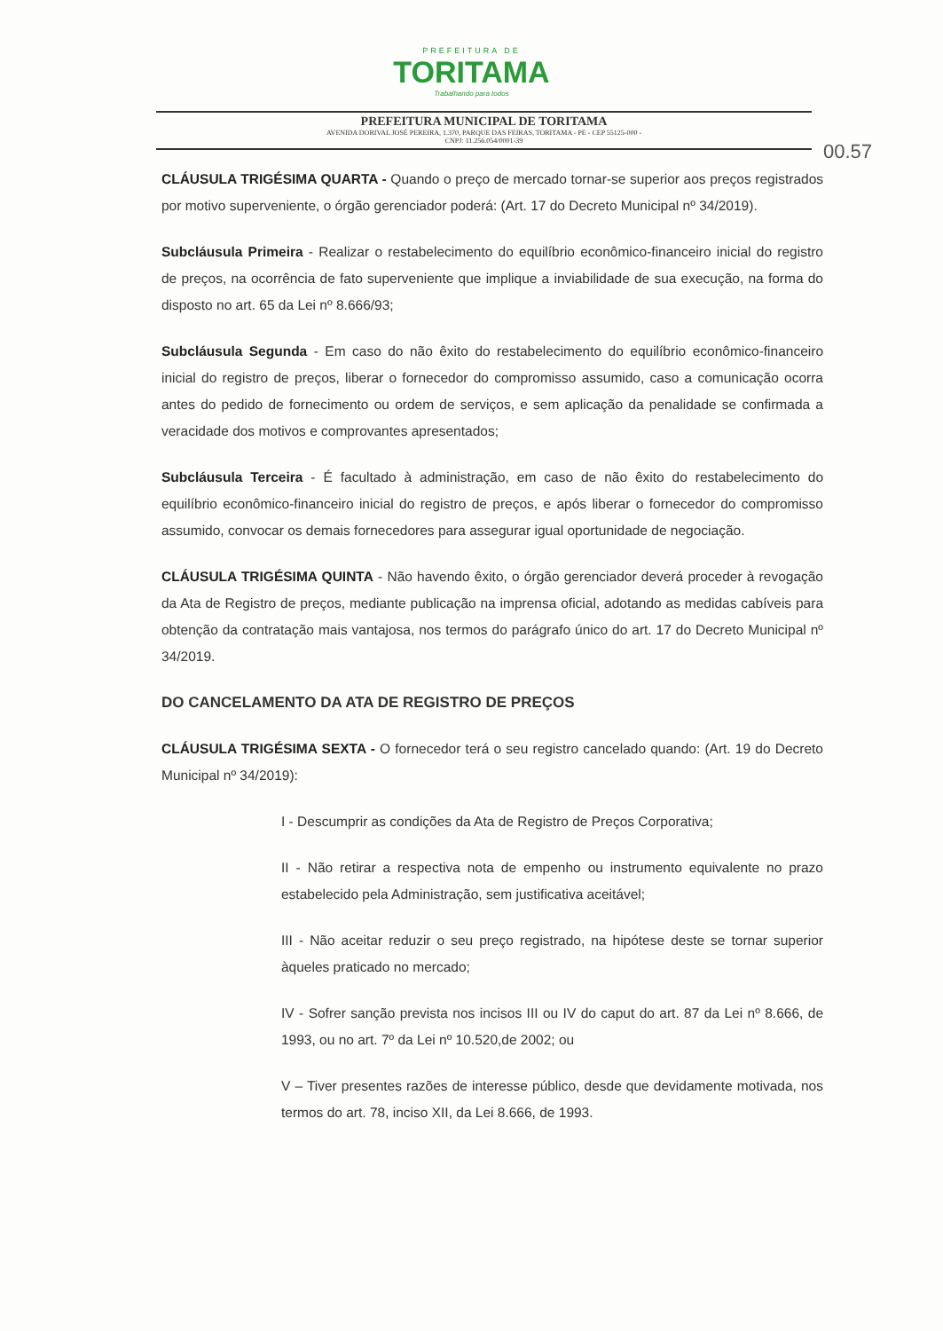PREFEITURA DE
TORITAMA
Trabalhando para todos
PREFEITURA MUNICIPAL DE TORITAMA
AVENIDA DORIVAL JOSÉ PEREIRA, 1.370, PARQUE DAS FEIRAS, TORITAMA - PE - CEP 55125-000 -
CNPJ: 11.256.054/0001-39
00.57
CLÁUSULA TRIGÉSIMA QUARTA - Quando o preço de mercado tornar-se superior aos preços registrados por motivo superveniente, o órgão gerenciador poderá: (Art. 17 do Decreto Municipal nº 34/2019).
Subcláusula Primeira - Realizar o restabelecimento do equilíbrio econômico-financeiro inicial do registro de preços, na ocorrência de fato superveniente que implique a inviabilidade de sua execução, na forma do disposto no art. 65 da Lei nº 8.666/93;
Subcláusula Segunda - Em caso do não êxito do restabelecimento do equilíbrio econômico-financeiro inicial do registro de preços, liberar o fornecedor do compromisso assumido, caso a comunicação ocorra antes do pedido de fornecimento ou ordem de serviços, e sem aplicação da penalidade se confirmada a veracidade dos motivos e comprovantes apresentados;
Subcláusula Terceira - É facultado à administração, em caso de não êxito do restabelecimento do equilíbrio econômico-financeiro inicial do registro de preços, e após liberar o fornecedor do compromisso assumido, convocar os demais fornecedores para assegurar igual oportunidade de negociação.
CLÁUSULA TRIGÉSIMA QUINTA - Não havendo êxito, o órgão gerenciador deverá proceder à revogação da Ata de Registro de preços, mediante publicação na imprensa oficial, adotando as medidas cabíveis para obtenção da contratação mais vantajosa, nos termos do parágrafo único do art. 17 do Decreto Municipal nº 34/2019.
DO CANCELAMENTO DA ATA DE REGISTRO DE PREÇOS
CLÁUSULA TRIGÉSIMA SEXTA - O fornecedor terá o seu registro cancelado quando: (Art. 19 do Decreto Municipal nº 34/2019):
I - Descumprir as condições da Ata de Registro de Preços Corporativa;
II - Não retirar a respectiva nota de empenho ou instrumento equivalente no prazo estabelecido pela Administração, sem justificativa aceitável;
III - Não aceitar reduzir o seu preço registrado, na hipótese deste se tornar superior àqueles praticado no mercado;
IV - Sofrer sanção prevista nos incisos III ou IV do caput do art. 87 da Lei nº 8.666, de 1993, ou no art. 7º da Lei nº 10.520,de 2002; ou
V – Tiver presentes razões de interesse público, desde que devidamente motivada, nos termos do art. 78, inciso XII, da Lei 8.666, de 1993.